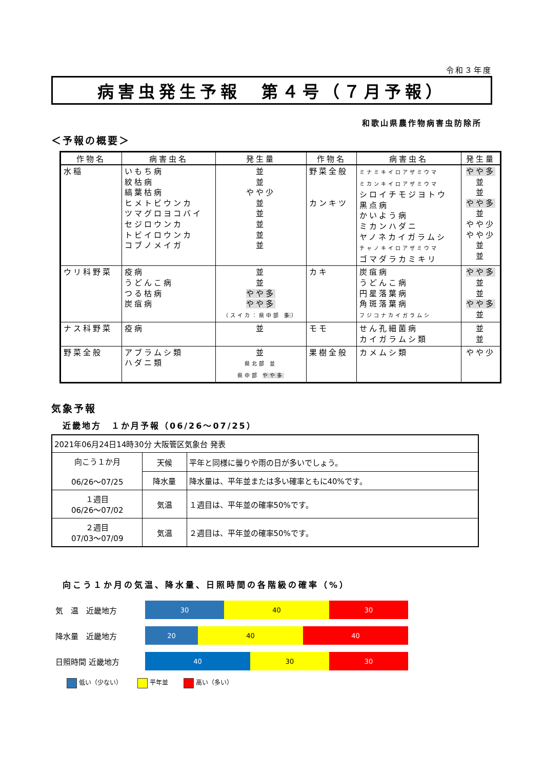令和３年度
病害虫発生予報　第４号（７月予報）
和歌山県農作物病害虫防除所
＜予報の概要＞
| 作物名 | 病害虫名 | 発生量 | 作物名 | 病害虫名 | 発生量 |
| --- | --- | --- | --- | --- | --- |
| 水稲 | いもち病 紋枯病 縞葉枯病 ヒメトビウンカ ツマグロヨコバイ セジロウンカ トビイロウンカ コブノメイガ | 並 並 やや少 並 並 並 並 並 | 野菜全般 カンキツ | ミナミキイロアザミウマ ミカンキイロアザミウマ シロイチモジヨトウ 黒点病 かいよう病 ミカンハダニ ヤノネカイガラムシ チャノキイロアザミウマ ゴマダラカミキリ | やや多 並 並 やや多 並 やや少 やや少 並 並 |
| ウリ科野菜 | 疫病 うどんこ病 つる枯病 炭疽病 | 並 並 やや多 やや多 （スイカ：県中部 多 ） | カキ | 炭疽病 うどんこ病 円星落葉病 角斑落葉病 フジコナカイガラムシ | やや多 並 並 やや多 並 |
| ナス科野菜 | 疫病 | 並 | モモ | せん孔細菌病 カイガラムシ類 | 並 並 |
| 野菜全般 | アブラムシ類 ハダニ類 | 並 県北部 並 県中部 やや多 | 果樹全般 | カメムシ類 | やや少 |
気象予報
近畿地方　１か月予報（06/26～07/25）
| 2021年06月24日14時30分 大阪管区気象台 発表 | | |
| 向こう１か月 06/26～07/25 | 天候 | 平年と同様に曇りや雨の日が多いでしょう。 |
| | 降水量 | 降水量は、平年並または多い確率ともに40%です。 |
| １週目 06/26～07/02 | 気温 | １週目は、平年並の確率50%です。 |
| ２週目 07/03～07/09 | 気温 | ２週目は、平年並の確率50%です。 |
向こう１か月の気温、降水量、日照時間の各階級の確率（%）
気　温　近畿地方
30 40 30
降水量　近畿地方
20 40 40
日照時間 近畿地方
40 30 30
低い（少ない） 平年並 高い（多い）